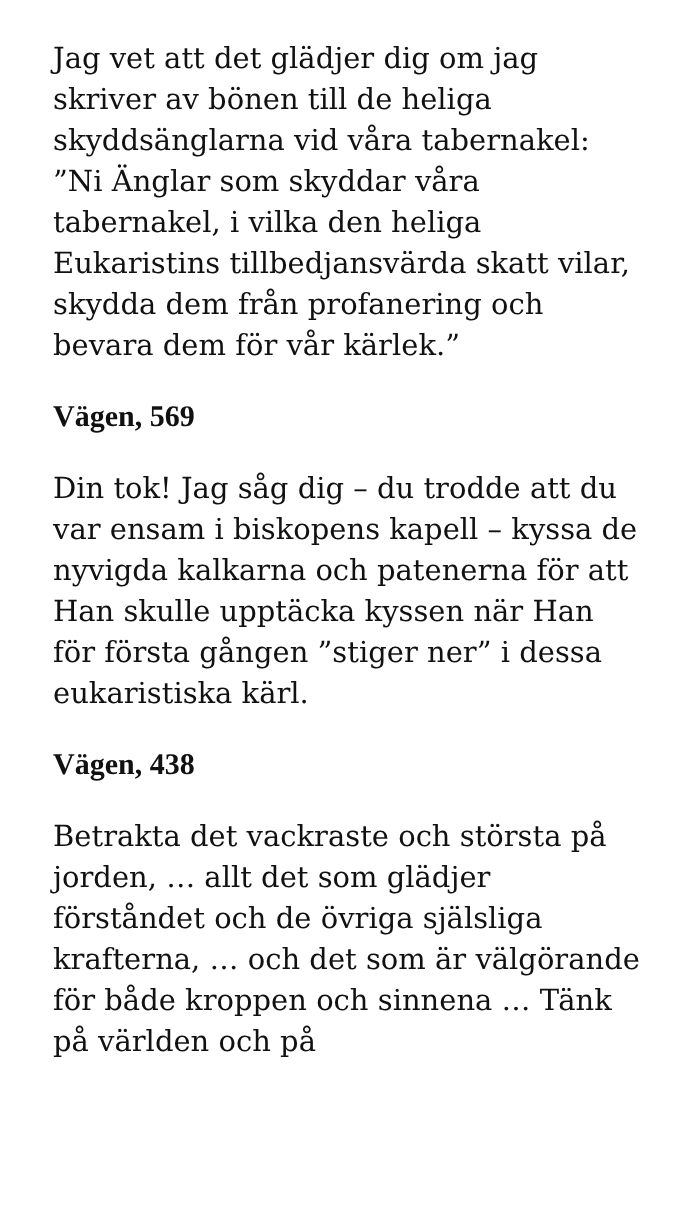Jag vet att det glädjer dig om jag skriver av bönen till de heliga skyddsänglarna vid våra tabernakel: ”Ni Änglar som skyddar våra tabernakel, i vilka den heliga Eukaristins tillbedjansvärda skatt vilar, skydda dem från profanering och bevara dem för vår kärlek.”
Vägen, 569
Din tok! Jag såg dig – du trodde att du var ensam i biskopens kapell – kyssa de nyvigda kalkarna och patenerna för att Han skulle upptäcka kyssen när Han för första gången ”stiger ner” i dessa eukaristiska kärl.
Vägen, 438
Betrakta det vackraste och största på jorden, … allt det som glädjer förståndet och de övriga själsliga krafterna, … och det som är välgörande för både kroppen och sinnena … Tänk på världen och på